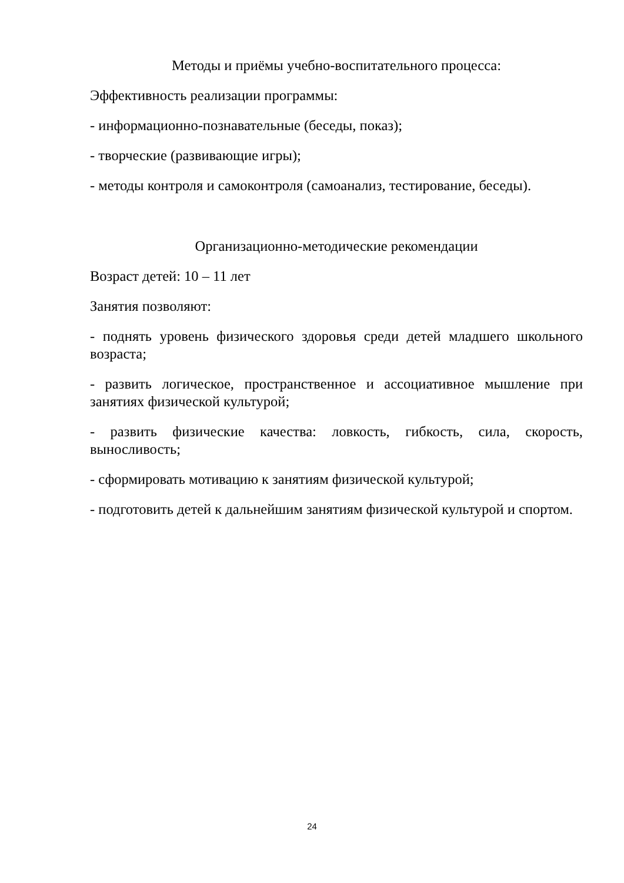Методы и приёмы учебно-воспитательного процесса:
Эффективность реализации программы:
- информационно-познавательные (беседы, показ);
- творческие (развивающие игры);
- методы контроля и самоконтроля (самоанализ, тестирование, беседы).
Организационно-методические рекомендации
Возраст детей: 10 – 11 лет
Занятия позволяют:
- поднять уровень физического здоровья среди детей младшего школьного возраста;
- развить логическое, пространственное и ассоциативное мышление при занятиях физической культурой;
- развить физические качества: ловкость, гибкость, сила, скорость, выносливость;
- сформировать мотивацию к занятиям физической культурой;
- подготовить детей к дальнейшим занятиям физической культурой и спортом.
24